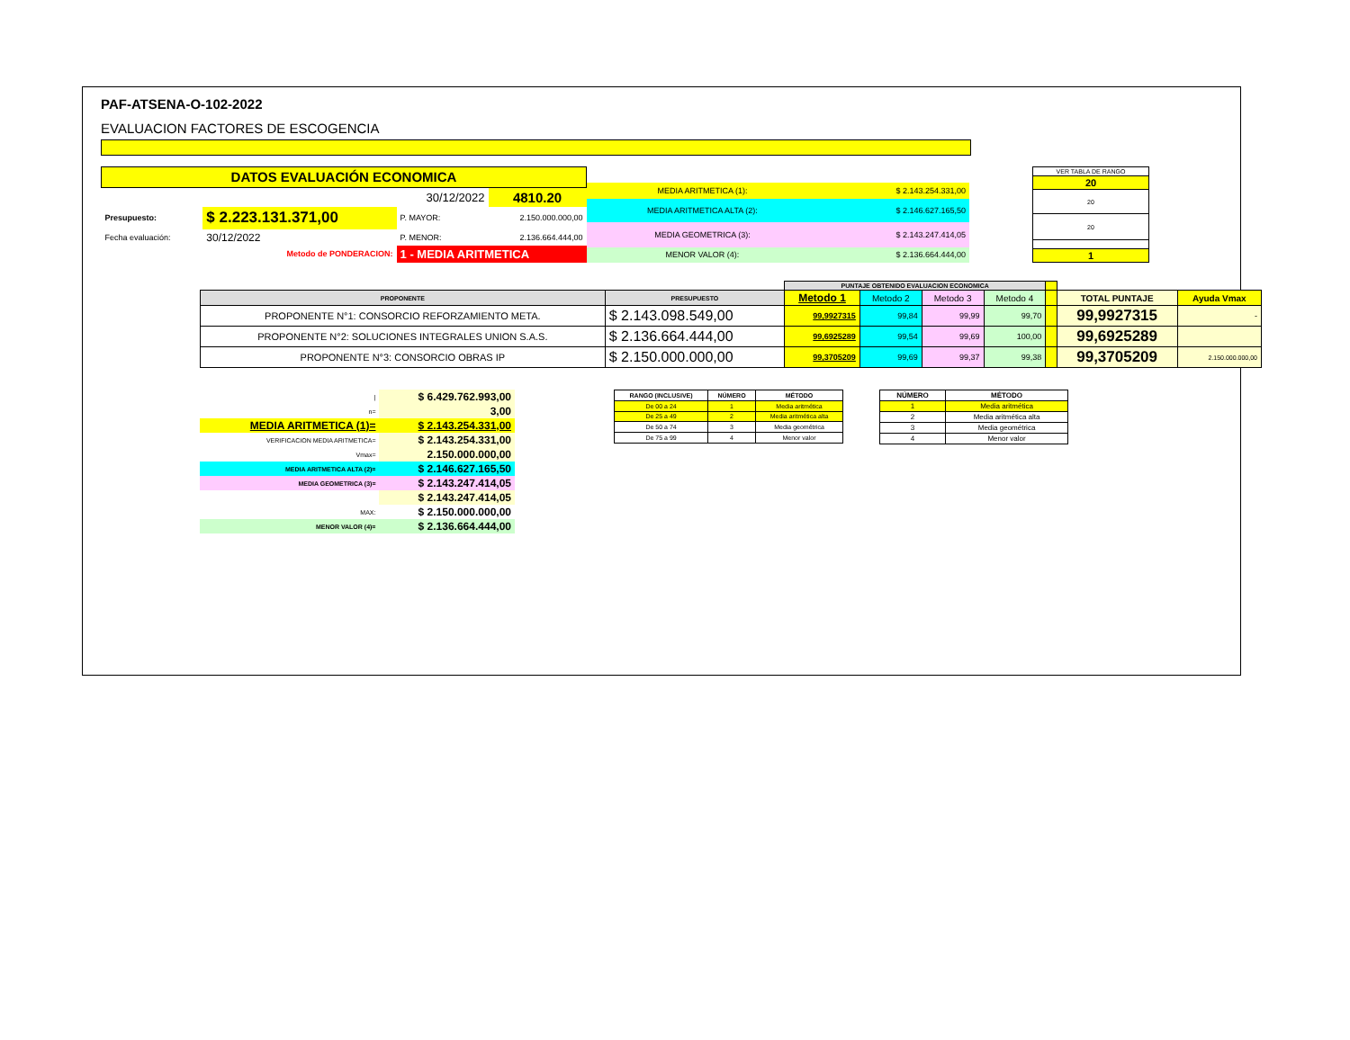PAF-ATSENA-O-102-2022
EVALUACION FACTORES DE ESCOGENCIA
| DATOS EVALUACIÓN ECONOMICA | | | |
| | | 30/12/2022 | 4810.20 |
| Presupuesto: | $ 2.223.131.371,00 | P. MAYOR: | 2.150.000.000,00 |
| Fecha evaluación: | 30/12/2022 | P. MENOR: | 2.136.664.444,00 |
| Metodo de PONDERACION: | | 1 - MEDIA ARITMETICA | |
| MEDIA ARITMETICA (1): | $ 2.143.254.331,00 |
| MEDIA ARITMETICA ALTA (2): | $ 2.146.627.165,50 |
| MEDIA GEOMETRICA (3): | $ 2.143.247.414,05 |
| MENOR VALOR (4): | $ 2.136.664.444,00 |
| VER TABLA DE RANGO |
| 20 |
| 20 |
| 20 |
| 1 |
| | | PUNTAJE OBTENIDO EVALUACION ECONOMICA | | | | | | |
| PROPONENTE | PRESUPUESTO | Metodo 1 | Metodo 2 | Metodo 3 | Metodo 4 | | TOTAL PUNTAJE | Ayuda Vmax |
| PROPONENTE N°1: CONSORCIO REFORZAMIENTO META. | $ 2.143.098.549,00 | 99,9927315 | 99,84 | 99,99 | 99,70 | | 99,9927315 | - |
| PROPONENTE N°2: SOLUCIONES INTEGRALES UNION S.A.S. | $ 2.136.664.444,00 | 99,6925289 | 99,54 | 99,69 | 100,00 | | 99,6925289 | |
| PROPONENTE N°3: CONSORCIO OBRAS IP | $ 2.150.000.000,00 | 99,3705209 | 99,69 | 99,37 | 99,38 | | 99,3705209 | 2.150.000.000,00 |
| / | $ 6.429.762.993,00 |
| n= | 3,00 |
| MEDIA ARITMETICA (1)= | $ 2.143.254.331,00 |
| VERIFICACION MEDIA ARITMETICA= | $ 2.143.254.331,00 |
| Vmax= | 2.150.000.000,00 |
| MEDIA ARITMETICA ALTA (2)= | $ 2.146.627.165,50 |
| MEDIA GEOMETRICA (3)= | $ 2.143.247.414,05 |
| | $ 2.143.247.414,05 |
| MAX: | $ 2.150.000.000,00 |
| MENOR VALOR (4)= | $ 2.136.664.444,00 |
| RANGO (INCLUSIVE) | NÚMERO | MÉTODO |
| --- | --- | --- |
| De 00 a 24 | 1 | Media aritmética |
| De 25 a 49 | 2 | Media aritmética alta |
| De 50 a 74 | 3 | Media geométrica |
| De 75 a 99 | 4 | Menor valor |
| NÚMERO | MÉTODO |
| --- | --- |
| 1 | Media aritmética |
| 2 | Media aritmética alta |
| 3 | Media geométrica |
| 4 | Menor valor |